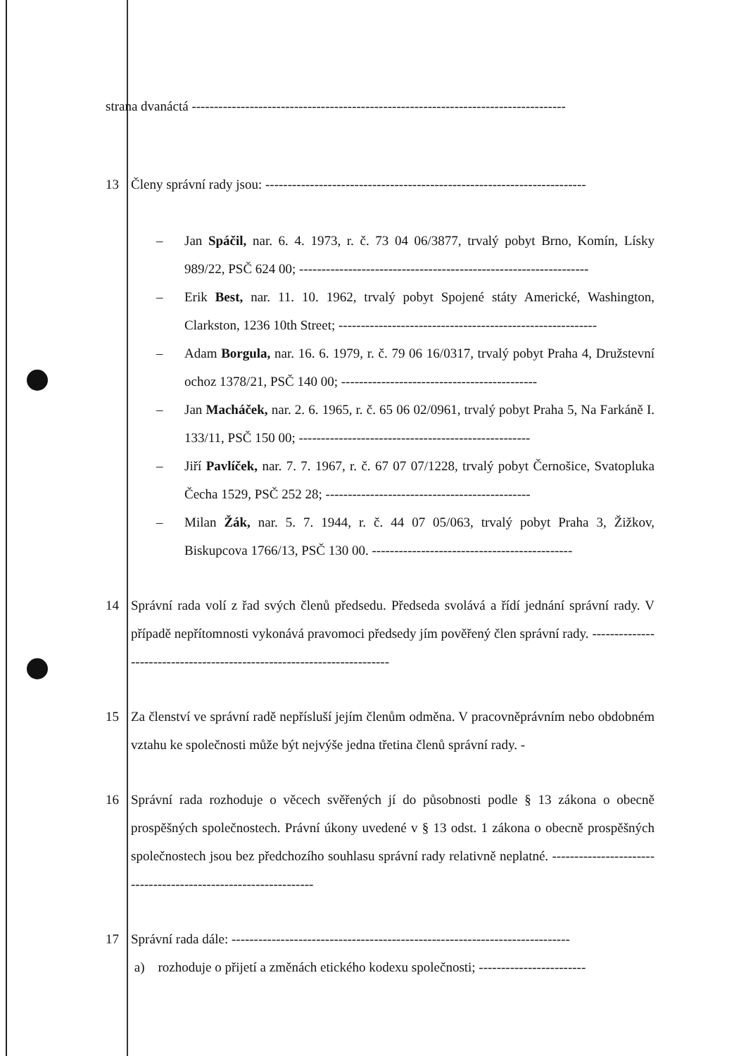strana dvanáctá ------------------------------------------------------------------------------------
13 Členy správní rady jsou: ------------------------------------------------------------------------
– Jan Spáčil, nar. 6. 4. 1973, r. č. 73 04 06/3877, trvalý pobyt Brno, Komín, Lísky 989/22, PSČ 624 00; -----------------------------------------------------------------
– Erik Best, nar. 11. 10. 1962, trvalý pobyt Spojené státy Americké, Washington, Clarkston, 1236 10th Street; ----------------------------------------------------------
– Adam Borgula, nar. 16. 6. 1979, r. č. 79 06 16/0317, trvalý pobyt Praha 4, Družstevní ochoz 1378/21, PSČ 140 00; --------------------------------------------
– Jan Macháček, nar. 2. 6. 1965, r. č. 65 06 02/0961, trvalý pobyt Praha 5, Na Farkáně I. 133/11, PSČ 150 00; ----------------------------------------------------
– Jiří Pavlíček, nar. 7. 7. 1967, r. č. 67 07 07/1228, trvalý pobyt Černošice, Svatopluka Čecha 1529, PSČ 252 28; ----------------------------------------------
– Milan Žák, nar. 5. 7. 1944, r. č. 44 07 05/063, trvalý pobyt Praha 3, Žižkov, Biskupcova 1766/13, PSČ 130 00. ---------------------------------------------
14 Správní rada volí z řad svých členů předsedu. Předseda svolává a řídí jednání správní rady. V případě nepřítomnosti vykonává pravomoci předsedy jím pověřený člen správní rady. ------------------------------------------------------------------------
15 Za členství ve správní radě nepřísluší jejím členům odměna. V pracovněprávním nebo obdobném vztahu ke společnosti může být nejvýše jedna třetina členů správní rady. -
16 Správní rada rozhoduje o věcech svěřených jí do působnosti podle § 13 zákona o obecně prospěšných společnostech. Právní úkony uvedené v § 13 odst. 1 zákona o obecně prospěšných společnostech jsou bez předchozího souhlasu správní rady relativně neplatné. ----------------------------------------------------------------
17 Správní rada dále: ----------------------------------------------------------------------------
a) rozhoduje o přijetí a změnách etického kodexu společnosti; ------------------------